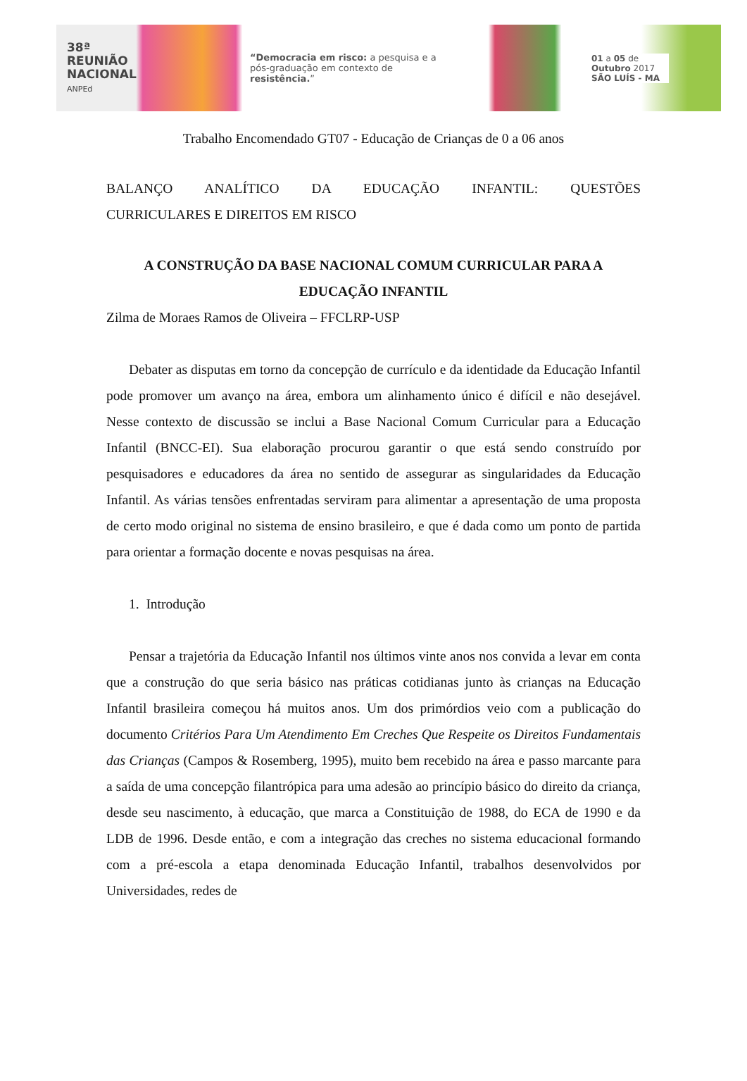38ª
REUNIÃO
NACIONAL
ANPEd
“Democracia em risco: a pesquisa e a pós-graduação em contexto de resistência.”
01 a 05 de
Outubro 2017
SÃO LUÍS - MA
Trabalho Encomendado GT07 - Educação de Crianças de 0 a 06 anos
BALANÇO ANALÍTICO DA EDUCAÇÃO INFANTIL: QUESTÕES
CURRICULARES E DIREITOS EM RISCO
A CONSTRUÇÃO DA BASE NACIONAL COMUM CURRICULAR PARA A EDUCAÇÃO INFANTIL
Zilma de Moraes Ramos de Oliveira – FFCLRP-USP
Debater as disputas em torno da concepção de currículo e da identidade da Educação Infantil pode promover um avanço na área, embora um alinhamento único é difícil e não desejável. Nesse contexto de discussão se inclui a Base Nacional Comum Curricular para a Educação Infantil (BNCC-EI). Sua elaboração procurou garantir o que está sendo construído por pesquisadores e educadores da área no sentido de assegurar as singularidades da Educação Infantil. As várias tensões enfrentadas serviram para alimentar a apresentação de uma proposta de certo modo original no sistema de ensino brasileiro, e que é dada como um ponto de partida para orientar a formação docente e novas pesquisas na área.
1. Introdução
Pensar a trajetória da Educação Infantil nos últimos vinte anos nos convida a levar em conta que a construção do que seria básico nas práticas cotidianas junto às crianças na Educação Infantil brasileira começou há muitos anos. Um dos primórdios veio com a publicação do documento Critérios Para Um Atendimento Em Creches Que Respeite os Direitos Fundamentais das Crianças (Campos & Rosemberg, 1995), muito bem recebido na área e passo marcante para a saída de uma concepção filantrópica para uma adesão ao princípio básico do direito da criança, desde seu nascimento, à educação, que marca a Constituição de 1988, do ECA de 1990 e da LDB de 1996. Desde então, e com a integração das creches no sistema educacional formando com a pré-escola a etapa denominada Educação Infantil, trabalhos desenvolvidos por Universidades, redes de